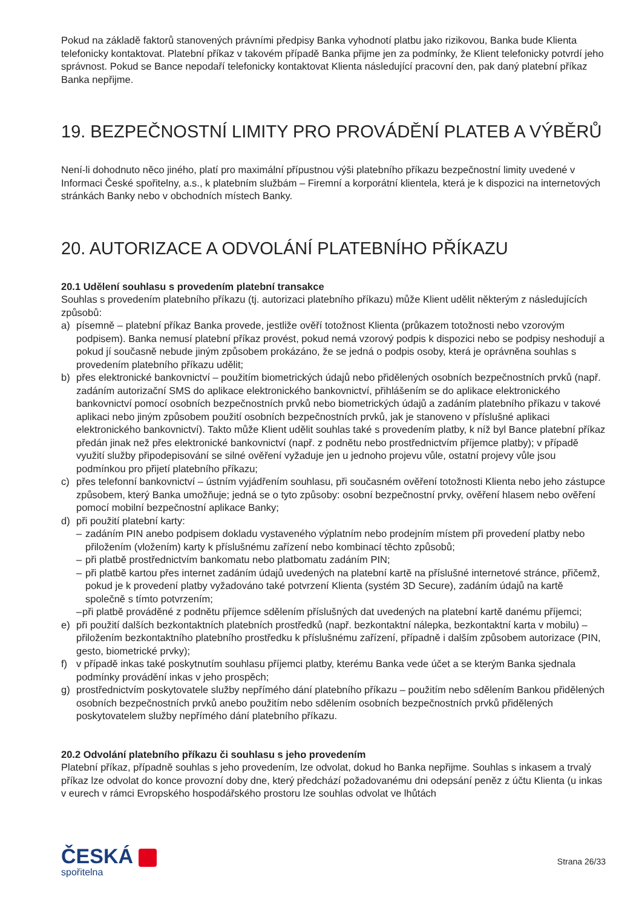Pokud na základě faktorů stanovených právními předpisy Banka vyhodnotí platbu jako rizikovou, Banka bude Klienta telefonicky kontaktovat. Platební příkaz v takovém případě Banka přijme jen za podmínky, že Klient telefonicky potvrdí jeho správnost. Pokud se Bance nepodaří telefonicky kontaktovat Klienta následující pracovní den, pak daný platební příkaz Banka nepřijme.
19. BEZPEČNOSTNÍ LIMITY PRO PROVÁDĚNÍ PLATEB A VÝBĚRŮ
Není-li dohodnuto něco jiného, platí pro maximální přípustnou výši platebního příkazu bezpečnostní limity uvedené v Informaci České spořitelny, a.s., k platebním službám – Firemní a korporátní klientela, která je k dispozici na internetových stránkách Banky nebo v obchodních místech Banky.
20. AUTORIZACE A ODVOLÁNÍ PLATEBNÍHO PŘÍKAZU
20.1 Udělení souhlasu s provedením platební transakce
Souhlas s provedením platebního příkazu (tj. autorizaci platebního příkazu) může Klient udělit některým z následujících způsobů:
a) písemně – platební příkaz Banka provede, jestliže ověří totožnost Klienta (průkazem totožnosti nebo vzorovým podpisem). Banka nemusí platební příkaz provést, pokud nemá vzorový podpis k dispozici nebo se podpisy neshodují a pokud jí současně nebude jiným způsobem prokázáno, že se jedná o podpis osoby, která je oprávněna souhlas s provedením platebního příkazu udělit;
b) přes elektronické bankovnictví – použitím biometrických údajů nebo přidělených osobních bezpečnostních prvků (např. zadáním autorizační SMS do aplikace elektronického bankovnictví, přihlášením se do aplikace elektronického bankovnictví pomocí osobních bezpečnostních prvků nebo biometrických údajů a zadáním platebního příkazu v takové aplikaci nebo jiným způsobem použití osobních bezpečnostních prvků, jak je stanoveno v příslušné aplikaci elektronického bankovnictví). Takto může Klient udělit souhlas také s provedením platby, k níž byl Bance platební příkaz předán jinak než přes elektronické bankovnictví (např. z podnětu nebo prostřednictvím příjemce platby); v případě využití služby připodepisování se silné ověření vyžaduje jen u jednoho projevu vůle, ostatní projevy vůle jsou podmínkou pro přijetí platebního příkazu;
c) přes telefonní bankovnictví – ústním vyjádřením souhlasu, při současném ověření totožnosti Klienta nebo jeho zástupce způsobem, který Banka umožňuje; jedná se o tyto způsoby: osobní bezpečnostní prvky, ověření hlasem nebo ověření pomocí mobilní bezpečnostní aplikace Banky;
d) při použití platební karty:
– zadáním PIN anebo podpisem dokladu vystaveného výplatním nebo prodejním místem při provedení platby nebo přiložením (vložením) karty k příslušnému zařízení nebo kombinací těchto způsobů;
– při platbě prostřednictvím bankomatu nebo platbomatu zadáním PIN;
– při platbě kartou přes internet zadáním údajů uvedených na platební kartě na příslušné internetové stránce, přičemž, pokud je k provedení platby vyžadováno také potvrzení Klienta (systém 3D Secure), zadáním údajů na kartě společně s tímto potvrzením;
– při platbě prováděné z podnětu příjemce sdělením příslušných dat uvedených na platební kartě danému příjemci;
e) při použití dalších bezkontaktních platebních prostředků (např. bezkontaktní nálepka, bezkontaktní karta v mobilu) – přiložením bezkontaktního platebního prostředku k příslušnému zařízení, případně i dalším způsobem autorizace (PIN, gesto, biometrické prvky);
f) v případě inkas také poskytnutím souhlasu příjemci platby, kterému Banka vede účet a se kterým Banka sjednala podmínky provádění inkas v jeho prospěch;
g) prostřednictvím poskytovatele služby nepřímého dání platebního příkazu – použitím nebo sdělením Bankou přidělených osobních bezpečnostních prvků anebo použitím nebo sdělením osobních bezpečnostních prvků přidělených poskytovatelem služby nepřímého dání platebního příkazu.
20.2 Odvolání platebního příkazu či souhlasu s jeho provedením
Platební příkaz, případně souhlas s jeho provedením, lze odvolat, dokud ho Banka nepřijme. Souhlas s inkasem a trvalý příkaz lze odvolat do konce provozní doby dne, který předchází požadovanému dni odepsání peněz z účtu Klienta (u inkas v eurech v rámci Evropského hospodářského prostoru lze souhlas odvolat ve lhůtách
ČESKÁ
spořitelna
Strana 26/33